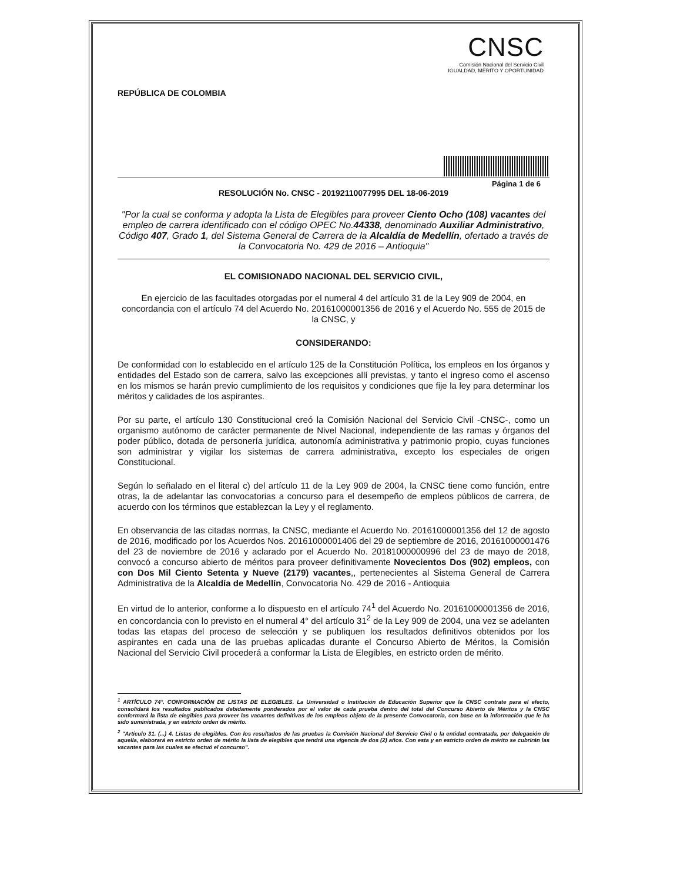REPÚBLICA DE COLOMBIA
CNSC
Comisión Nacional del Servicio Civil
IGUALDAD, MÉRITO Y OPORTUNIDAD
Página 1 de 6
RESOLUCIÓN No. CNSC - 20192110077995 DEL 18-06-2019
"Por la cual se conforma y adopta la Lista de Elegibles para proveer Ciento Ocho (108) vacantes del empleo de carrera identificado con el código OPEC No.44338, denominado Auxiliar Administrativo, Código 407, Grado 1, del Sistema General de Carrera de la Alcaldía de Medellín, ofertado a través de la Convocatoria No. 429 de 2016 – Antioquia"
EL COMISIONADO NACIONAL DEL SERVICIO CIVIL,
En ejercicio de las facultades otorgadas por el numeral 4 del artículo 31 de la Ley 909 de 2004, en concordancia con el artículo 74 del Acuerdo No. 20161000001356 de 2016 y el Acuerdo No. 555 de 2015 de la CNSC, y
CONSIDERANDO:
De conformidad con lo establecido en el artículo 125 de la Constitución Política, los empleos en los órganos y entidades del Estado son de carrera, salvo las excepciones allí previstas, y tanto el ingreso como el ascenso en los mismos se harán previo cumplimiento de los requisitos y condiciones que fije la ley para determinar los méritos y calidades de los aspirantes.
Por su parte, el artículo 130 Constitucional creó la Comisión Nacional del Servicio Civil -CNSC-, como un organismo autónomo de carácter permanente de Nivel Nacional, independiente de las ramas y órganos del poder público, dotada de personería jurídica, autonomía administrativa y patrimonio propio, cuyas funciones son administrar y vigilar los sistemas de carrera administrativa, excepto los especiales de origen Constitucional.
Según lo señalado en el literal c) del artículo 11 de la Ley 909 de 2004, la CNSC tiene como función, entre otras, la de adelantar las convocatorias a concurso para el desempeño de empleos públicos de carrera, de acuerdo con los términos que establezcan la Ley y el reglamento.
En observancia de las citadas normas, la CNSC, mediante el Acuerdo No. 20161000001356 del 12 de agosto de 2016, modificado por los Acuerdos Nos. 20161000001406 del 29 de septiembre de 2016, 20161000001476 del 23 de noviembre de 2016 y aclarado por el Acuerdo No. 20181000000996 del 23 de mayo de 2018, convocó a concurso abierto de méritos para proveer definitivamente Novecientos Dos (902) empleos, con con Dos Mil Ciento Setenta y Nueve (2179) vacantes,, pertenecientes al Sistema General de Carrera Administrativa de la Alcaldía de Medellín, Convocatoria No. 429 de 2016 - Antioquia
En virtud de lo anterior, conforme a lo dispuesto en el artículo 74<sup>1</sup> del Acuerdo No. 20161000001356 de 2016, en concordancia con lo previsto en el numeral 4° del artículo 31<sup>2</sup> de la Ley 909 de 2004, una vez se adelanten todas las etapas del proceso de selección y se publiquen los resultados definitivos obtenidos por los aspirantes en cada una de las pruebas aplicadas durante el Concurso Abierto de Méritos, la Comisión Nacional del Servicio Civil procederá a conformar la Lista de Elegibles, en estricto orden de mérito.
<sup>1</sup> ARTÍCULO 74°. CONFORMACIÓN DE LISTAS DE ELEGIBLES. La Universidad o Institución de Educación Superior que la CNSC contrate para el efecto, consolidará los resultados publicados debidamente ponderados por el valor de cada prueba dentro del total del Concurso Abierto de Méritos y la CNSC conformará la lista de elegibles para proveer las vacantes definitivas de los empleos objeto de la presente Convocatoria, con base en la información que le ha sido suministrada, y en estricto orden de mérito.
<sup>2</sup> "Artículo 31. (...) 4. Listas de elegibles. Con los resultados de las pruebas la Comisión Nacional del Servicio Civil o la entidad contratada, por delegación de aquella, elaborará en estricto orden de mérito la lista de elegibles que tendrá una vigencia de dos (2) años. Con esta y en estricto orden de mérito se cubrirán las vacantes para las cuales se efectuó el concurso".